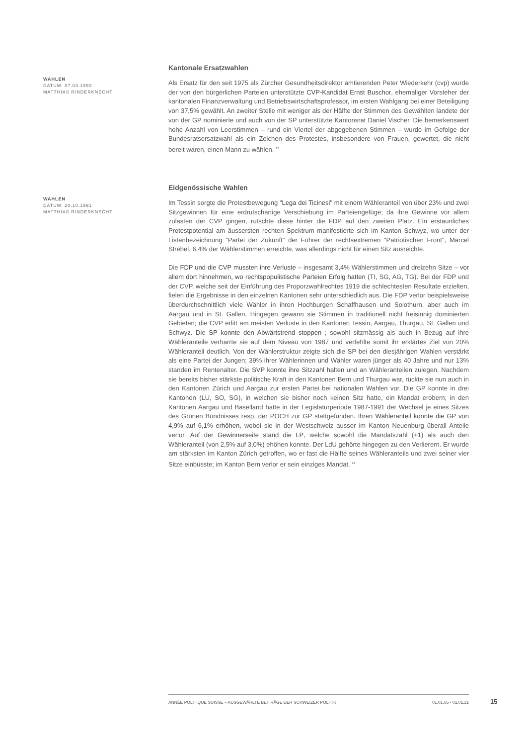WAHLEN
DATUM: 07.03.1993
MATTHIAS RINDERKNECHT
Kantonale Ersatzwahlen
Als Ersatz für den seit 1975 als Zürcher Gesundheitsdirektor amtierenden Peter Wiederkehr (cvp) wurde der von den bürgerlichen Parteien unterstützte CVP-Kandidat Ernst Buschor, ehemaliger Vorsteher der kantonalen Finanzverwaltung und Betriebswirtschaftsprofessor, im ersten Wahlgang bei einer Beteiligung von 37,5% gewählt. An zweiter Stelle mit weniger als der Hälfte der Stimmen des Gewählten landete der von der GP nominierte und auch von der SP unterstützte Kantonsrat Daniel Vischer. Die bemerkenswert hohe Anzahl von Leerstimmen – rund ein Viertel der abgegebenen Stimmen – wurde im Gefolge der Bundesratsersatzwahl als ein Zeichen des Protestes, insbesondere von Frauen, gewertet, die nicht bereit waren, einen Mann zu wählen. <sup>13</sup>
WAHLEN
DATUM: 20.10.1991
MATTHIAS RINDERKNECHT
Eidgenössische Wahlen
Im Tessin sorgte die Protestbewegung "Lega dei Ticinesi" mit einem Wähleranteil von über 23% und zwei Sitzgewinnen für eine erdrutschartige Verschiebung im Parteiengefüge; da ihre Gewinne vor allem zulasten der CVP gingen, rutschte diese hinter die FDP auf den zweiten Platz. Ein erstaunliches Protestpotential am äussersten rechten Spektrum manifestierte sich im Kanton Schwyz, wo unter der Listenbezeichnung "Partei der Zukunft" der Führer der rechtsextremen "Patriotischen Front", Marcel Strebel, 6,4% der Wählerstimmen erreichte, was allerdings nicht für einen Sitz ausreichte.
Die FDP und die CVP mussten ihre Verluste – insgesamt 3,4% Wählerstimmen und dreizehn Sitze – vor allem dort hinnehmen, wo rechtspopulistische Parteien Erfolg hatten (TI, SG, AG, TG). Bei der FDP und der CVP, welche seit der Einführung des Proporzwahlrechtes 1919 die schlechtesten Resultate erzielten, fielen die Ergebnisse in den einzelnen Kantonen sehr unterschiedlich aus. Die FDP verlor beispielsweise überdurchschnittlich viele Wähler in ihren Hochburgen Schaffhausen und Solothurn, aber auch im Aargau und in St. Gallen. Hingegen gewann sie Stimmen in traditionell nicht freisinnig dominierten Gebieten; die CVP erlitt am meisten Verluste in den Kantonen Tessin, Aargau, Thurgau, St. Gallen und Schwyz. Die SP konnte den Abwärtstrend stoppen ; sowohl sitzmässig als auch in Bezug auf ihre Wähleranteile verharrte sie auf dem Niveau von 1987 und verfehlte somit ihr erklärtes Ziel von 20% Wähleranteil deutlich. Von der Wählerstruktur zeigte sich die SP bei den diesjährigen Wahlen verstärkt als eine Partei der Jungen; 39% ihrer Wählerinnen und Wähler waren jünger als 40 Jahre und nur 13% standen im Rentenalter. Die SVP konnte ihre Sitzzahl halten und an Wähleranteilen zulegen. Nachdem sie bereits bisher stärkste politische Kraft in den Kantonen Bern und Thurgau war, rückte sie nun auch in den Kantonen Zürich und Aargau zur ersten Partei bei nationalen Wahlen vor. Die GP konnte in drei Kantonen (LU, SO, SG), in welchen sie bisher noch keinen Sitz hatte, ein Mandat erobern; in den Kantonen Aargau und Baselland hatte in der Legislaturperiode 1987-1991 der Wechsel je eines Sitzes des Grünen Bündnisses resp. der POCH zur GP stattgefunden. Ihren Wähleranteil konnte die GP von 4,9% auf 6,1% erhöhen, wobei sie in der Westschweiz ausser im Kanton Neuenburg überall Anteile verlor. Auf der Gewinnerseite stand die LP, welche sowohl die Mandatszahl (+1) als auch den Wähleranteil (von 2,5% auf 3,0%) ehöhen konnte. Der LdU gehörte hingegen zu den Verlierern. Er wurde am stärksten im Kanton Zürich getroffen, wo er fast die Hälfte seines Wähleranteils und zwei seiner vier Sitze einbüsste; im Kanton Bern verlor er sein einziges Mandat. <sup>14</sup>
ANNÉE POLITIQUE SUISSE – AUSGEWÄHLTE BEITRÄGE DER SCHWEIZER POLITIK 01.01.65 - 01.01.21
15